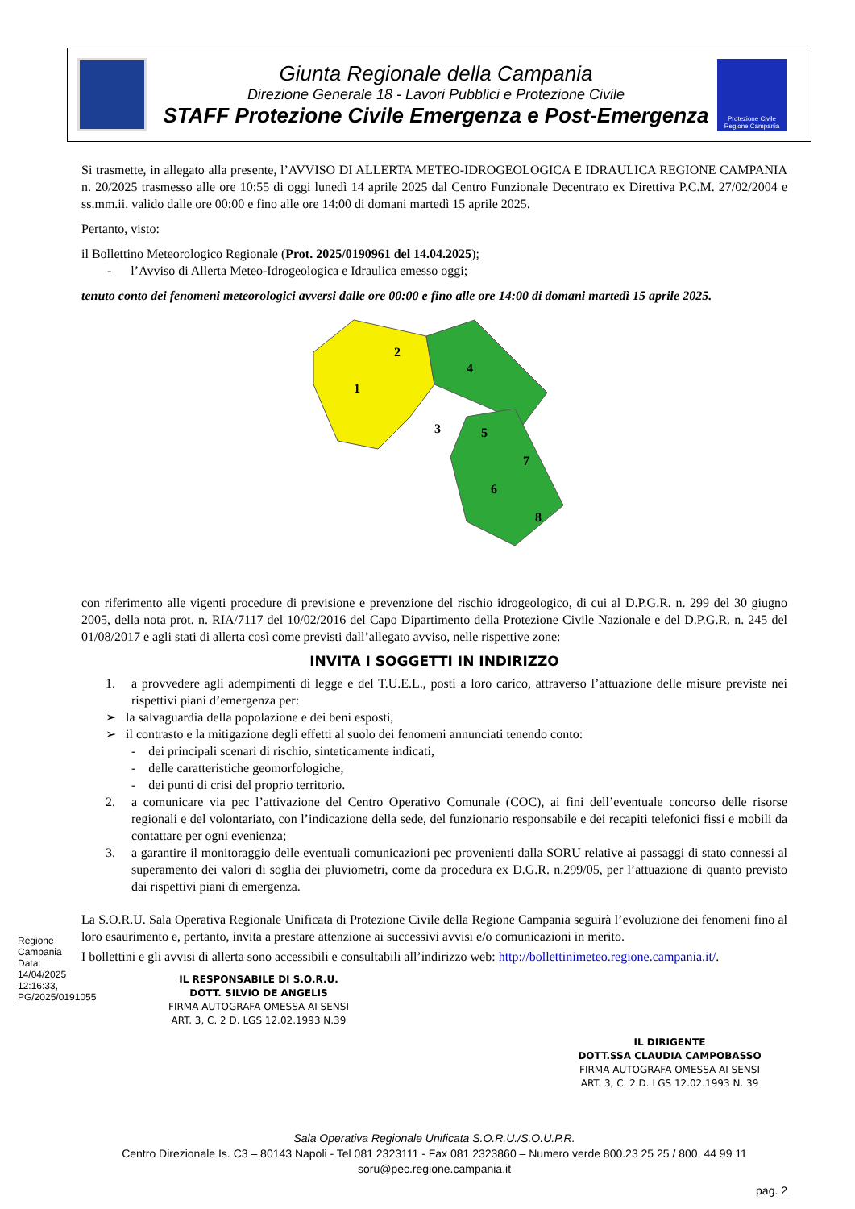Giunta Regionale della Campania
Direzione Generale 18 - Lavori Pubblici e Protezione Civile
STAFF Protezione Civile Emergenza e Post-Emergenza
Protezione Civile Regione Campania
Si trasmette, in allegato alla presente, l’AVVISO DI ALLERTA METEO-IDROGEOLOGICA E IDRAULICA REGIONE CAMPANIA n. 20/2025 trasmesso alle ore 10:55 di oggi lunedì 14 aprile 2025 dal Centro Funzionale Decentrato ex Direttiva P.C.M. 27/02/2004 e ss.mm.ii. valido dalle ore 00:00 e fino alle ore 14:00 di domani martedì 15 aprile 2025.
Pertanto, visto:
il Bollettino Meteorologico Regionale (Prot. 2025/0190961 del 14.04.2025);
- l’Avviso di Allerta Meteo-Idrogeologica e Idraulica emesso oggi;
tenuto conto dei fenomeni meteorologici avversi dalle ore 00:00 e fino alle ore 14:00 di domani martedì 15 aprile 2025.
1
2
3
4
5
6
7
8
con riferimento alle vigenti procedure di previsione e prevenzione del rischio idrogeologico, di cui al D.P.G.R. n. 299 del 30 giugno 2005, della nota prot. n. RIA/7117 del 10/02/2016 del Capo Dipartimento della Protezione Civile Nazionale e del D.P.G.R. n. 245 del 01/08/2017 e agli stati di allerta così come previsti dall’allegato avviso, nelle rispettive zone:
INVITA I SOGGETTI IN INDIRIZZO
1. a provvedere agli adempimenti di legge e del T.U.E.L., posti a loro carico, attraverso l’attuazione delle misure previste nei rispettivi piani d’emergenza per:
➢ la salvaguardia della popolazione e dei beni esposti,
➢ il contrasto e la mitigazione degli effetti al suolo dei fenomeni annunciati tenendo conto:
- dei principali scenari di rischio, sinteticamente indicati,
- delle caratteristiche geomorfologiche,
- dei punti di crisi del proprio territorio.
2. a comunicare via pec l’attivazione del Centro Operativo Comunale (COC), ai fini dell’eventuale concorso delle risorse regionali e del volontariato, con l’indicazione della sede, del funzionario responsabile e dei recapiti telefonici fissi e mobili da contattare per ogni evenienza;
3. a garantire il monitoraggio delle eventuali comunicazioni pec provenienti dalla SORU relative ai passaggi di stato connessi al superamento dei valori di soglia dei pluviometri, come da procedura ex D.G.R. n.299/05, per l’attuazione di quanto previsto dai rispettivi piani di emergenza.
La S.O.R.U. Sala Operativa Regionale Unificata di Protezione Civile della Regione Campania seguirà l’evoluzione dei fenomeni fino al loro esaurimento e, pertanto, invita a prestare attenzione ai successivi avvisi e/o comunicazioni in merito.
I bollettini e gli avvisi di allerta sono accessibili e consultabili all’indirizzo web: http://bollettinimeteo.regione.campania.it/.
IL RESPONSABILE DI S.O.R.U.
DOTT. SILVIO DE ANGELIS
FIRMA AUTOGRAFA OMESSA AI SENSI
ART. 3, C. 2 D. LGS 12.02.1993 N.39
IL DIRIGENTE
DOTT.SSA CLAUDIA CAMPOBASSO
FIRMA AUTOGRAFA OMESSA AI SENSI
ART. 3, C. 2 D. LGS 12.02.1993 N. 39
Sala Operativa Regionale Unificata S.O.R.U./S.O.U.P.R.
Centro Direzionale Is. C3 – 80143 Napoli - Tel 081 2323111 - Fax 081 2323860 – Numero verde 800.23 25 25 / 800. 44 99 11
soru@pec.regione.campania.it
pag. 2
Regione Campania
Data: 14/04/2025 12:16:33, PG/2025/0191055